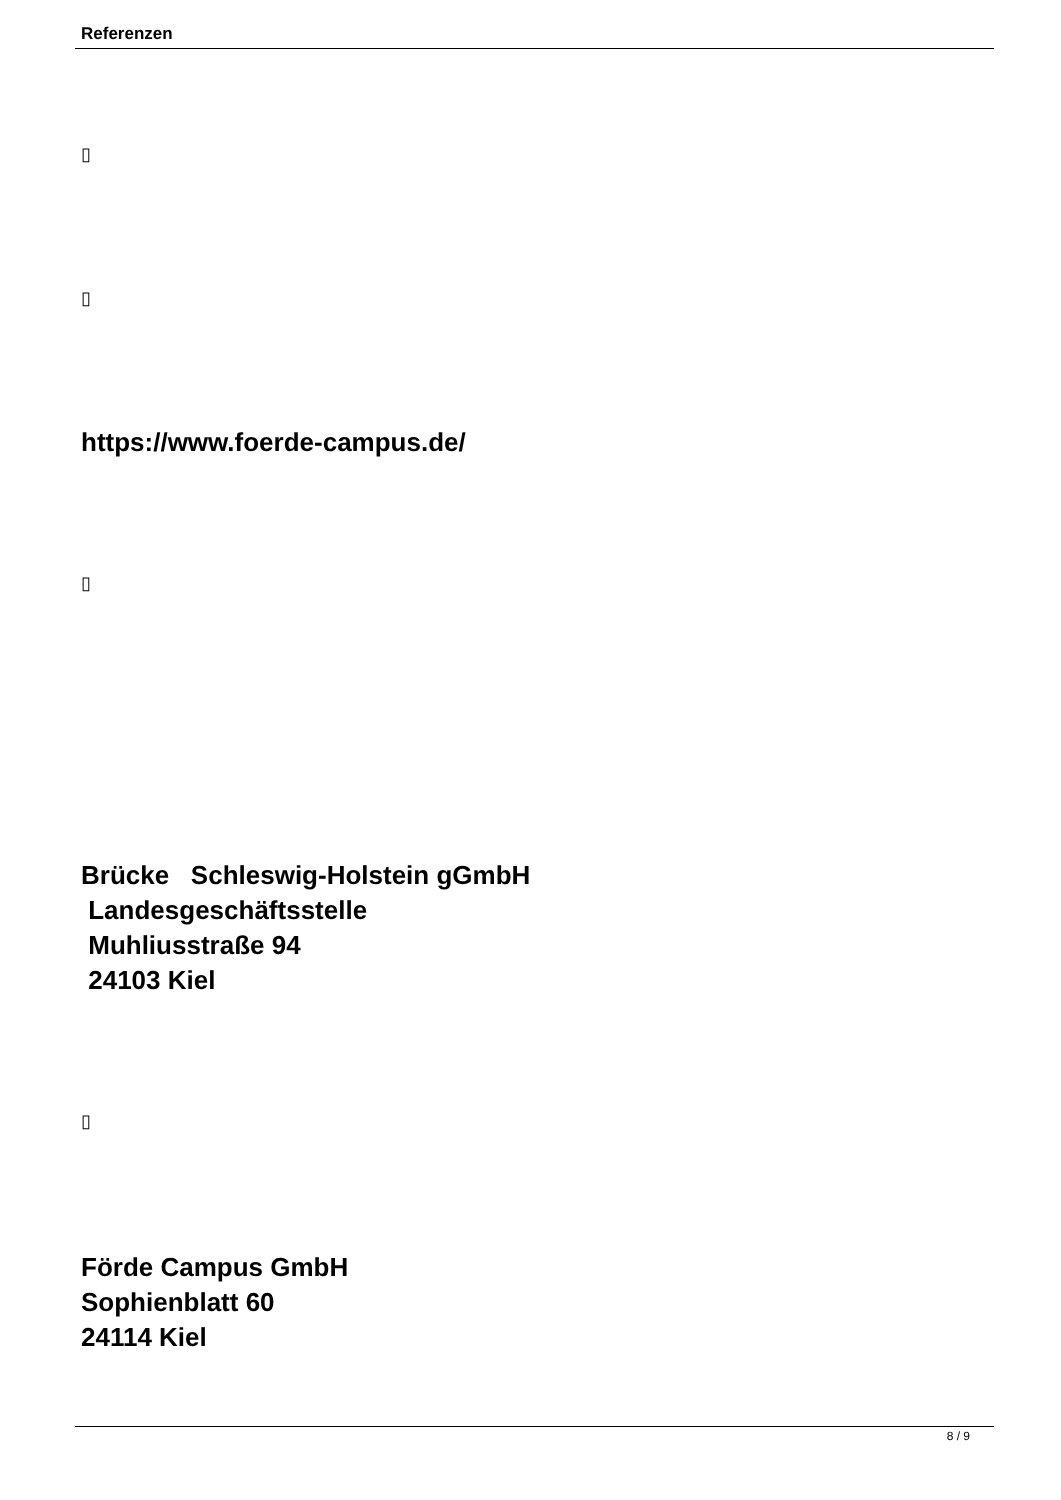Referenzen
▯
▯
https://www.foerde-campus.de/
▯
Brücke Schleswig-Holstein gGmbH
Landesgeschäftsstelle
Muhliusstraße 94
24103 Kiel
▯
Förde Campus GmbH
Sophienblatt 60
24114 Kiel
8 / 9